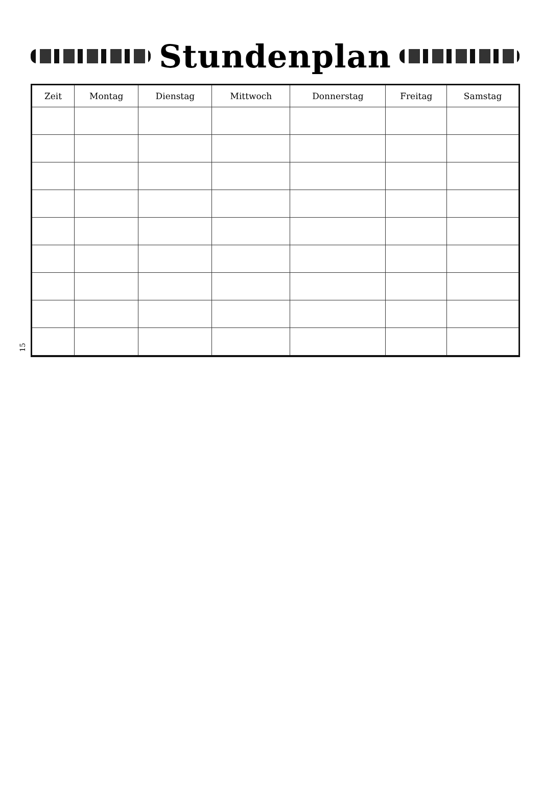Stundenplan
15
| Zeit | Montag | Dienstag | Mittwoch | Donnerstag | Freitag | Samstag |
| --- | --- | --- | --- | --- | --- | --- |